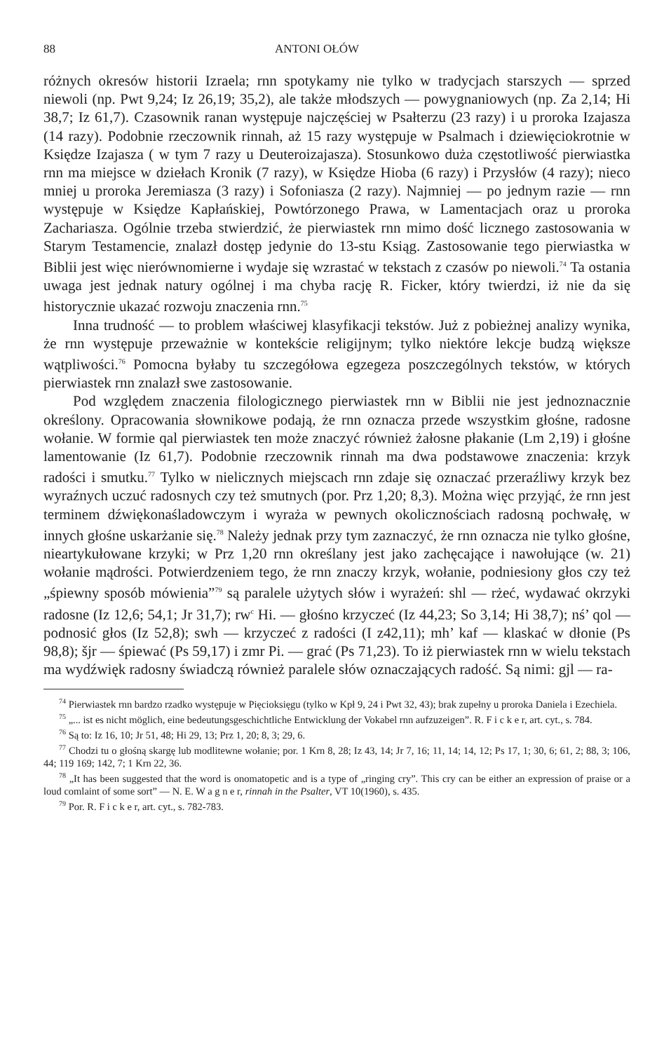88 ANTONI OŁÓW
różnych okresów historii Izraela; rnn spotykamy nie tylko w tradycjach starszych — sprzed niewoli (np. Pwt 9,24; Iz 26,19; 35,2), ale także młodszych — powygnaniowych (np. Za 2,14; Hi 38,7; Iz 61,7). Czasownik ranan występuje najczęściej w Psałterzu (23 razy) i u proroka Izajasza (14 razy). Podobnie rzeczownik rinnah, aż 15 razy występuje w Psalmach i dziewięciokrotnie w Księdze Izajasza ( w tym 7 razy u Deuteroizajasza). Stosunkowo duża częstotliwość pierwiastka rnn ma miejsce w dziełach Kronik (7 razy), w Księdze Hioba (6 razy) i Przysłów (4 razy); nieco mniej u proroka Jeremiasza (3 razy) i Sofoniasza (2 razy). Najmniej — po jednym razie — rnn występuje w Księdze Kapłańskiej, Powtórzonego Prawa, w Lamentacjach oraz u proroka Zachariasza. Ogólnie trzeba stwierdzić, że pierwiastek rnn mimo dość licznego zastosowania w Starym Testamencie, znalazł dostęp jedynie do 13-stu Ksiąg. Zastosowanie tego pierwiastka w Biblii jest więc nierównomierne i wydaje się wzrastać w tekstach z czasów po niewoli.<sup>74</sup> Ta ostania uwaga jest jednak natury ogólnej i ma chyba rację R. Ficker, który twierdzi, iż nie da się historycznie ukazać rozwoju znaczenia rnn.<sup>75</sup>
Inna trudność — to problem właściwej klasyfikacji tekstów. Już z pobieżnej analizy wynika, że rnn występuje przeważnie w kontekście religijnym; tylko niektóre lekcje budzą większe wątpliwości.<sup>76</sup> Pomocna byłaby tu szczegółowa egzegeza poszczególnych tekstów, w których pierwiastek rnn znalazł swe zastosowanie.
Pod względem znaczenia filologicznego pierwiastek rnn w Biblii nie jest jednoznacznie określony. Opracowania słownikowe podają, że rnn oznacza przede wszystkim głośne, radosne wołanie. W formie qal pierwiastek ten może znaczyć również żałosne płakanie (Lm 2,19) i głośne lamentowanie (Iz 61,7). Podobnie rzeczownik rinnah ma dwa podstawowe znaczenia: krzyk radości i smutku.<sup>77</sup> Tylko w nielicznych miejscach rnn zdaje się oznaczać przeraźliwy krzyk bez wyraźnych uczuć radosnych czy też smutnych (por. Prz 1,20; 8,3). Można więc przyjąć, że rnn jest terminem dźwiękonaśladowczym i wyraża w pewnych okolicznościach radosną pochwałę, w innych głośne uskarżanie się.<sup>78</sup> Należy jednak przy tym zaznaczyć, że rnn oznacza nie tylko głośne, nieartykułowane krzyki; w Prz 1,20 rnn określany jest jako zachęcające i nawołujące (w. 21) wołanie mądrości. Potwierdzeniem tego, że rnn znaczy krzyk, wołanie, podniesiony głos czy też „śpiewny sposób mówienia”<sup>79</sup> są paralele użytych słów i wyrażeń: shl — rżeć, wydawać okrzyki radosne (Iz 12,6; 54,1; Jr 31,7); rw<sup>c</sup> Hi. — głośno krzyczeć (Iz 44,23; So 3,14; Hi 38,7); nś’ qol — podnosić głos (Iz 52,8); swh — krzyczeć z radości (I z42,11); mh’ kaf — klaskać w dłonie (Ps 98,8); šjr — śpiewać (Ps 59,17) i zmr Pi. — grać (Ps 71,23). To iż pierwiastek rnn w wielu tekstach ma wydźwięk radosny świadczą również paralele słów oznaczających radość. Są nimi: gjl — ra-
<sup>74</sup> Pierwiastek rnn bardzo rzadko występuje w Pięcioksięgu (tylko w Kpł 9, 24 i Pwt 32, 43); brak zupełny u proroka Daniela i Ezechiela.
<sup>75</sup> „... ist es nicht möglich, eine bedeutungsgeschichtliche Entwicklung der Vokabel rnn aufzuzeigen”. R. F i c k e r, art. cyt., s. 784.
<sup>76</sup> Są to: Iz 16, 10; Jr 51, 48; Hi 29, 13; Prz 1, 20; 8, 3; 29, 6.
<sup>77</sup> Chodzi tu o głośną skargę lub modlitewne wołanie; por. 1 Krn 8, 28; Iz 43, 14; Jr 7, 16; 11, 14; 14, 12; Ps 17, 1; 30, 6; 61, 2; 88, 3; 106, 44; 119 169; 142, 7; 1 Krn 22, 36.
<sup>78</sup> „It has been suggested that the word is onomatopetic and is a type of „ringing cry”. This cry can be either an expression of praise or a loud comlaint of some sort” — N. E. W a g n e r, rinnah in the Psalter, VT 10(1960), s. 435.
<sup>79</sup> Por. R. F i c k e r, art. cyt., s. 782-783.